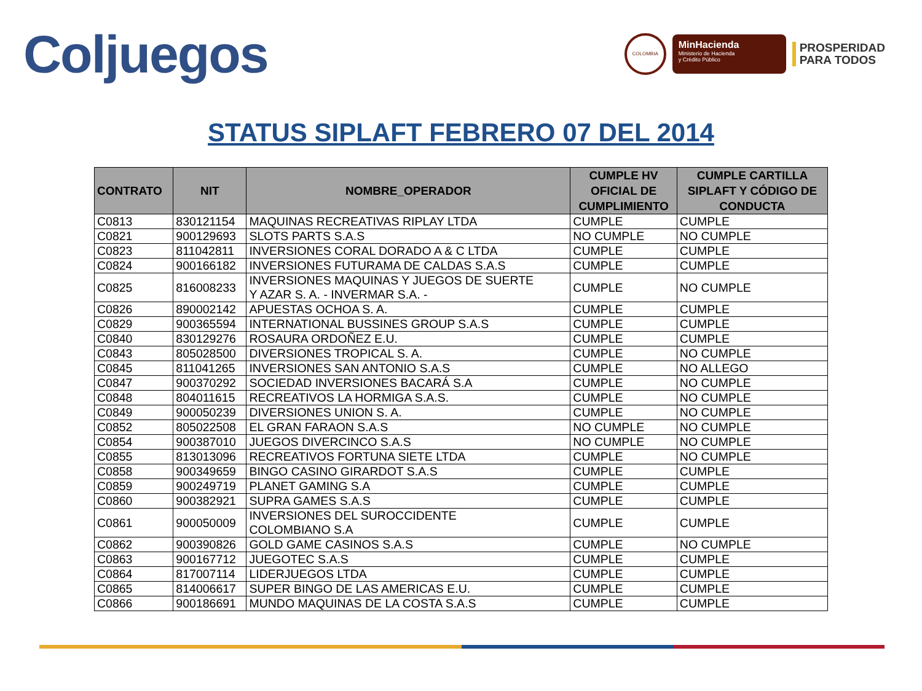Coljuegos
COLOMBIA
MinHacienda
Ministerio de Hacienda
y Crédito Público
PROSPERIDAD
PARA TODOS
STATUS SIPLAFT FEBRERO 07 DEL 2014
| CONTRATO | NIT | NOMBRE_OPERADOR | CUMPLE HV OFICIAL DE CUMPLIMIENTO | CUMPLE CARTILLA SIPLAFT Y CÓDIGO DE CONDUCTA |
| --- | --- | --- | --- | --- |
| C0813 | 830121154 | MAQUINAS RECREATIVAS RIPLAY LTDA | CUMPLE | CUMPLE |
| C0821 | 900129693 | SLOTS PARTS S.A.S | NO CUMPLE | NO CUMPLE |
| C0823 | 811042811 | INVERSIONES CORAL DORADO A & C LTDA | CUMPLE | CUMPLE |
| C0824 | 900166182 | INVERSIONES FUTURAMA DE CALDAS S.A.S | CUMPLE | CUMPLE |
| C0825 | 816008233 | INVERSIONES MAQUINAS Y JUEGOS DE SUERTE Y AZAR S. A. - INVERMAR S.A. - | CUMPLE | NO CUMPLE |
| C0826 | 890002142 | APUESTAS OCHOA S. A. | CUMPLE | CUMPLE |
| C0829 | 900365594 | INTERNATIONAL BUSSINES GROUP S.A.S | CUMPLE | CUMPLE |
| C0840 | 830129276 | ROSAURA ORDOÑEZ E.U. | CUMPLE | CUMPLE |
| C0843 | 805028500 | DIVERSIONES TROPICAL S. A. | CUMPLE | NO CUMPLE |
| C0845 | 811041265 | INVERSIONES SAN ANTONIO S.A.S | CUMPLE | NO ALLEGO |
| C0847 | 900370292 | SOCIEDAD INVERSIONES BACARÁ S.A | CUMPLE | NO CUMPLE |
| C0848 | 804011615 | RECREATIVOS LA HORMIGA S.A.S. | CUMPLE | NO CUMPLE |
| C0849 | 900050239 | DIVERSIONES UNION S. A. | CUMPLE | NO CUMPLE |
| C0852 | 805022508 | EL GRAN FARAON S.A.S | NO CUMPLE | NO CUMPLE |
| C0854 | 900387010 | JUEGOS DIVERCINCO S.A.S | NO CUMPLE | NO CUMPLE |
| C0855 | 813013096 | RECREATIVOS FORTUNA SIETE LTDA | CUMPLE | NO CUMPLE |
| C0858 | 900349659 | BINGO CASINO GIRARDOT S.A.S | CUMPLE | CUMPLE |
| C0859 | 900249719 | PLANET GAMING S.A | CUMPLE | CUMPLE |
| C0860 | 900382921 | SUPRA GAMES S.A.S | CUMPLE | CUMPLE |
| C0861 | 900050009 | INVERSIONES DEL SUROCCIDENTE COLOMBIANO S.A | CUMPLE | CUMPLE |
| C0862 | 900390826 | GOLD GAME CASINOS S.A.S | CUMPLE | NO CUMPLE |
| C0863 | 900167712 | JUEGOTEC S.A.S | CUMPLE | CUMPLE |
| C0864 | 817007114 | LIDERJUEGOS LTDA | CUMPLE | CUMPLE |
| C0865 | 814006617 | SUPER BINGO DE LAS AMERICAS E.U. | CUMPLE | CUMPLE |
| C0866 | 900186691 | MUNDO MAQUINAS DE LA COSTA S.A.S | CUMPLE | CUMPLE |